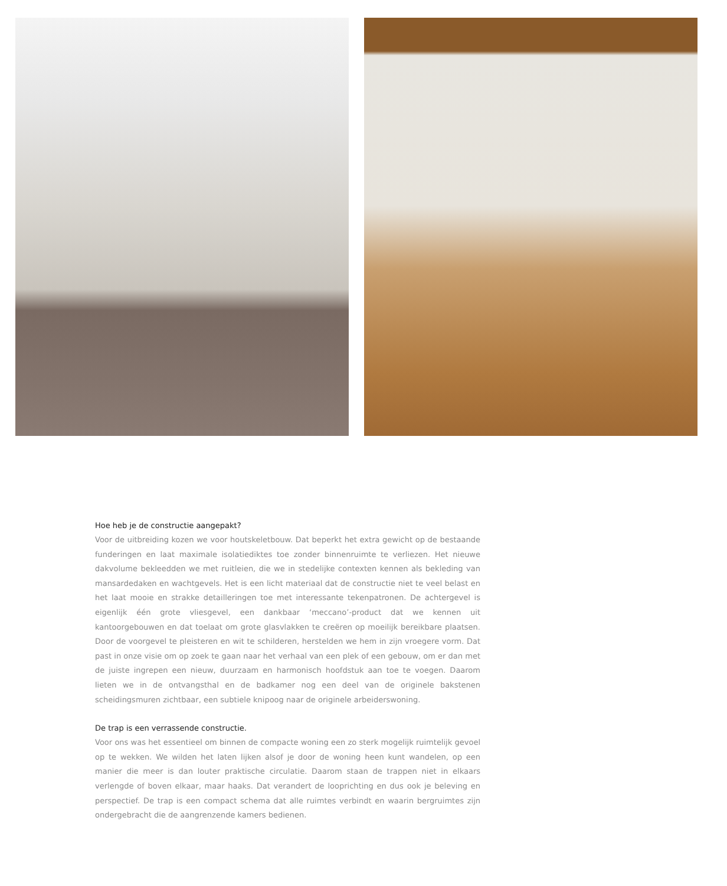Hoe heb je de constructie aangepakt?
Voor de uitbreiding kozen we voor houtskeletbouw. Dat beperkt het extra gewicht op de bestaande funderingen en laat maximale isolatiediktes toe zonder binnenruimte te verliezen. Het nieuwe dakvolume bekleedden we met ruitleien, die we in stedelijke contexten kennen als bekleding van mansardedaken en wachtgevels. Het is een licht materiaal dat de constructie niet te veel belast en het laat mooie en strakke detailleringen toe met interessante tekenpatronen. De achtergevel is eigenlijk één grote vliesgevel, een dankbaar ‘meccano’-product dat we kennen uit kantoorgebouwen en dat toelaat om grote glasvlakken te creëren op moeilijk bereikbare plaatsen. Door de voorgevel te pleisteren en wit te schilderen, herstelden we hem in zijn vroegere vorm. Dat past in onze visie om op zoek te gaan naar het verhaal van een plek of een gebouw, om er dan met de juiste ingrepen een nieuw, duurzaam en harmonisch hoofdstuk aan toe te voegen. Daarom lieten we in de ontvangsthal en de badkamer nog een deel van de originele bakstenen scheidingsmuren zichtbaar, een subtiele knipoog naar de originele arbeiderswoning.
De trap is een verrassende constructie.
Voor ons was het essentieel om binnen de compacte woning een zo sterk mogelijk ruimtelijk gevoel op te wekken. We wilden het laten lijken alsof je door de woning heen kunt wandelen, op een manier die meer is dan louter praktische circulatie. Daarom staan de trappen niet in elkaars verlengde of boven elkaar, maar haaks. Dat verandert de looprichting en dus ook je beleving en perspectief. De trap is een compact schema dat alle ruimtes verbindt en waarin bergruimtes zijn ondergebracht die de aangrenzende kamers bedienen.